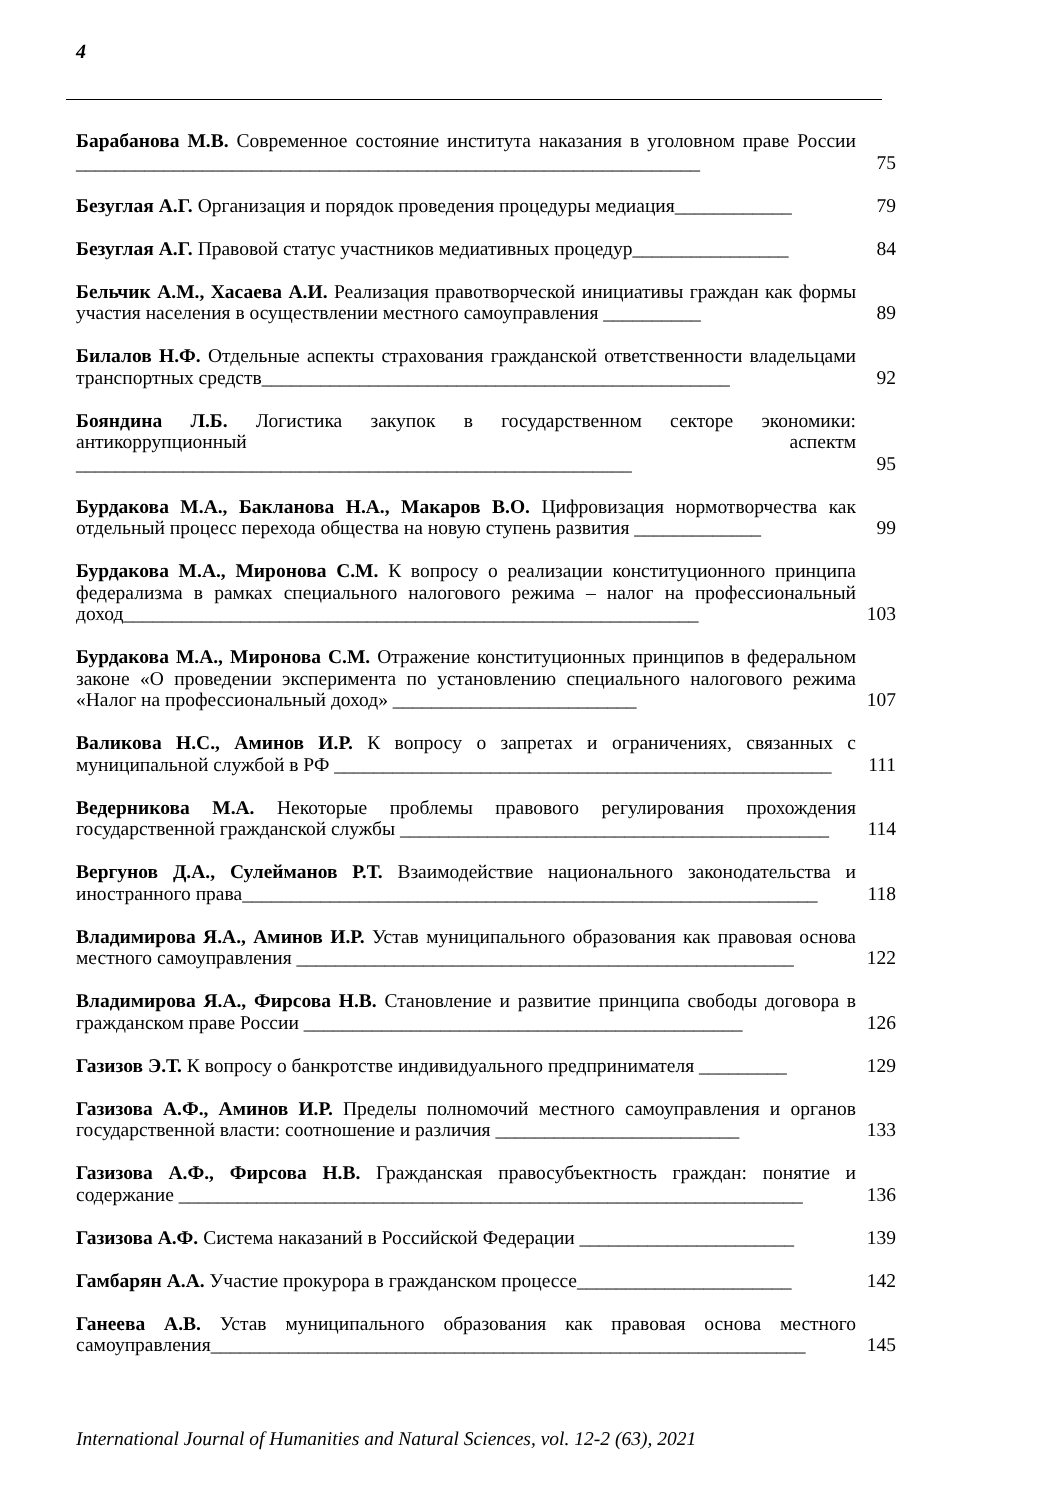4
Барабанова М.В. Современное состояние института наказания в уголовном праве России ________________________________________________________________
75
Безуглая А.Г. Организация и порядок проведения процедуры медиация____________
79
Безуглая А.Г. Правовой статус участников медиативных процедур________________
84
Бельчик А.М., Хасаева А.И. Реализация правотворческой инициативы граждан как формы участия населения в осуществлении местного самоуправления __________
89
Билалов Н.Ф. Отдельные аспекты страхования гражданской ответственности владельцами транспортных средств________________________________________________
92
Бояндина Л.Б. Логистика закупок в государственном секторе экономики: антикоррупционный аспектм _________________________________________________________
95
Бурдакова М.А., Бакланова Н.А., Макаров В.О. Цифровизация нормотворчества как отдельный процесс перехода общества на новую ступень развития _____________
99
Бурдакова М.А., Миронова С.М. К вопросу о реализации конституционного принципа федерализма в рамках специального налогового режима – налог на профессиональный доход___________________________________________________________
103
Бурдакова М.А., Миронова С.М. Отражение конституционных принципов в федеральном законе «О проведении эксперимента по установлению специального налогового режима «Налог на профессиональный доход» _________________________
107
Валикова Н.С., Аминов И.Р. К вопросу о запретах и ограничениях, связанных с муниципальной службой в РФ ___________________________________________________
111
Ведерникова М.А. Некоторые проблемы правового регулирования прохождения государственной гражданской службы ____________________________________________
114
Вергунов Д.А., Сулейманов Р.Т. Взаимодействие национального законодательства и иностранного права___________________________________________________________
118
Владимирова Я.А., Аминов И.Р. Устав муниципального образования как правовая основа местного самоуправления ___________________________________________________
122
Владимирова Я.А., Фирсова Н.В. Становление и развитие принципа свободы договора в гражданском праве России _____________________________________________
126
Газизов Э.Т. К вопросу о банкротстве индивидуального предпринимателя _________
129
Газизова А.Ф., Аминов И.Р. Пределы полномочий местного самоуправления и органов государственной власти: соотношение и различия _________________________
133
Газизова А.Ф., Фирсова Н.В. Гражданская правосубъектность граждан: понятие и содержание ________________________________________________________________
136
Газизова А.Ф. Система наказаний в Российской Федерации ______________________
139
Гамбарян А.А. Участие прокурора в гражданском процессе______________________
142
Ганеева А.В. Устав муниципального образования как правовая основа местного самоуправления_____________________________________________________________
145
International Journal of Humanities and Natural Sciences, vol. 12-2 (63), 2021